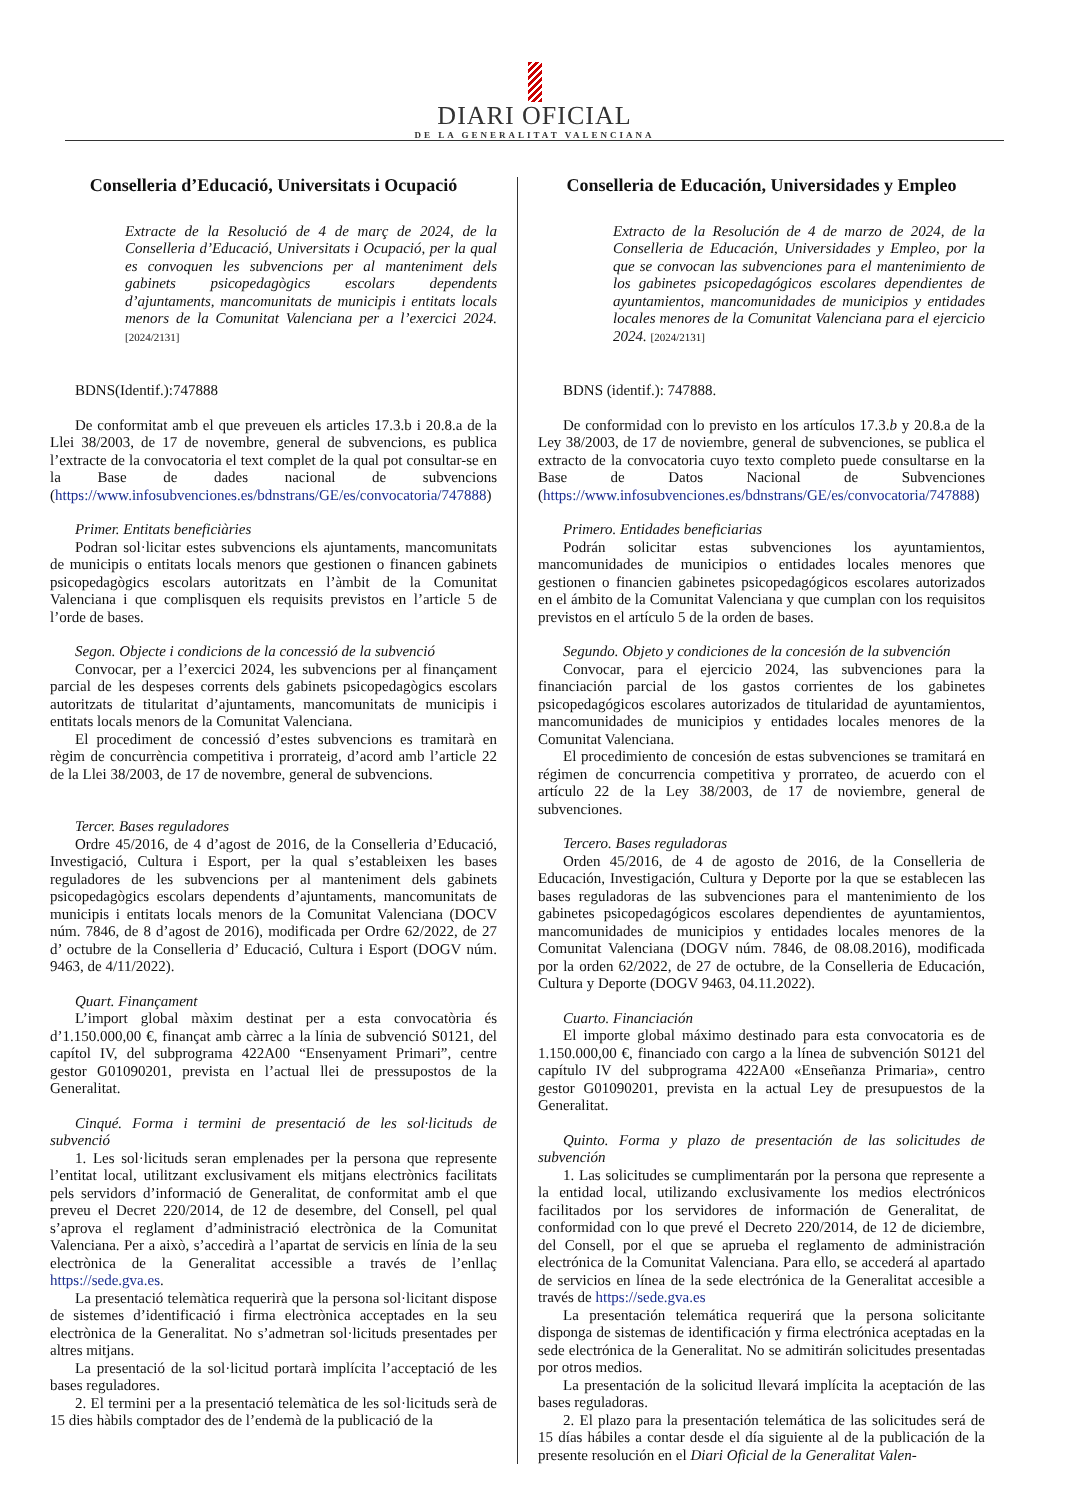DIARI OFICIAL
DE LA GENERALITAT VALENCIANA
Conselleria d’Educació, Universitats i Ocupació
Extracte de la Resolució de 4 de març de 2024, de la Conselleria d’Educació, Universitats i Ocupació, per la qual es convoquen les subvencions per al manteniment dels gabinets psicopedagògics escolars dependents d’ajuntaments, mancomunitats de municipis i entitats locals menors de la Comunitat Valenciana per a l’exercici 2024. [2024/2131]
BDNS(Identif.):747888
De conformitat amb el que preveuen els articles 17.3.b i 20.8.a de la Llei 38/2003, de 17 de novembre, general de subvencions, es publica l’extracte de la convocatoria el text complet de la qual pot consultar-se en la Base de dades nacional de subvencions (https://www.infosubvenciones.es/bdnstrans/GE/es/convocatoria/747888)
Primer. Entitats beneficiàries
Podran sol·licitar estes subvencions els ajuntaments, mancomunitats de municipis o entitats locals menors que gestionen o financen gabinets psicopedagògics escolars autoritzats en l’àmbit de la Comunitat Valenciana i que complisquen els requisits previstos en l’article 5 de l’orde de bases.
Segon. Objecte i condicions de la concessió de la subvenció
Convocar, per a l’exercici 2024, les subvencions per al finançament parcial de les despeses corrents dels gabinets psicopedagògics escolars autoritzats de titularitat d’ajuntaments, mancomunitats de municipis i entitats locals menors de la Comunitat Valenciana.
El procediment de concessió d’estes subvencions es tramitarà en règim de concurrència competitiva i prorrateig, d’acord amb l’article 22 de la Llei 38/2003, de 17 de novembre, general de subvencions.
Tercer. Bases reguladores
Ordre 45/2016, de 4 d’agost de 2016, de la Conselleria d’Educació, Investigació, Cultura i Esport, per la qual s’estableixen les bases reguladores de les subvencions per al manteniment dels gabinets psicopedagògics escolars dependents d’ajuntaments, mancomunitats de municipis i entitats locals menors de la Comunitat Valenciana (DOCV núm. 7846, de 8 d’agost de 2016), modificada per Ordre 62/2022, de 27 d’ octubre de la Conselleria d’ Educació, Cultura i Esport (DOGV núm. 9463, de 4/11/2022).
Quart. Finançament
L’import global màxim destinat per a esta convocatòria és d’1.150.000,00 €, finançat amb càrrec a la línia de subvenció S0121, del capítol IV, del subprograma 422A00 “Ensenyament Primari”, centre gestor G01090201, prevista en l’actual llei de pressupostos de la Generalitat.
Cinqué. Forma i termini de presentació de les sol·licituds de subvenció
1. Les sol·licituds seran emplenades per la persona que represente l’entitat local, utilitzant exclusivament els mitjans electrònics facilitats pels servidors d’informació de Generalitat, de conformitat amb el que preveu el Decret 220/2014, de 12 de desembre, del Consell, pel qual s’aprova el reglament d’administració electrònica de la Comunitat Valenciana. Per a això, s’accedirà a l’apartat de servicis en línia de la seu electrònica de la Generalitat accessible a través de l’enllaç https://sede.gva.es.
La presentació telemàtica requerirà que la persona sol·licitant dispose de sistemes d’identificació i firma electrònica acceptades en la seu electrònica de la Generalitat. No s’admetran sol·licituds presentades per altres mitjans.
La presentació de la sol·licitud portarà implícita l’acceptació de les bases reguladores.
2. El termini per a la presentació telemàtica de les sol·licituds serà de 15 dies hàbils comptador des de l’endemà de la publicació de la
Conselleria de Educación, Universidades y Empleo
Extracto de la Resolución de 4 de marzo de 2024, de la Conselleria de Educación, Universidades y Empleo, por la que se convocan las subvenciones para el mantenimiento de los gabinetes psicopedagógicos escolares dependientes de ayuntamientos, mancomunidades de municipios y entidades locales menores de la Comunitat Valenciana para el ejercicio 2024. [2024/2131]
BDNS (identif.): 747888.
De conformidad con lo previsto en los artículos 17.3.b y 20.8.a de la Ley 38/2003, de 17 de noviembre, general de subvenciones, se publica el extracto de la convocatoria cuyo texto completo puede consultarse en la Base de Datos Nacional de Subvenciones (https://www.infosubvenciones.es/bdnstrans/GE/es/convocatoria/747888)
Primero. Entidades beneficiarias
Podrán solicitar estas subvenciones los ayuntamientos, mancomunidades de municipios o entidades locales menores que gestionen o financien gabinetes psicopedagógicos escolares autorizados en el ámbito de la Comunitat Valenciana y que cumplan con los requisitos previstos en el artículo 5 de la orden de bases.
Segundo. Objeto y condiciones de la concesión de la subvención
Convocar, para el ejercicio 2024, las subvenciones para la financiación parcial de los gastos corrientes de los gabinetes psicopedagógicos escolares autorizados de titularidad de ayuntamientos, mancomunidades de municipios y entidades locales menores de la Comunitat Valenciana.
El procedimiento de concesión de estas subvenciones se tramitará en régimen de concurrencia competitiva y prorrateo, de acuerdo con el artículo 22 de la Ley 38/2003, de 17 de noviembre, general de subvenciones.
Tercero. Bases reguladoras
Orden 45/2016, de 4 de agosto de 2016, de la Conselleria de Educación, Investigación, Cultura y Deporte por la que se establecen las bases reguladoras de las subvenciones para el mantenimiento de los gabinetes psicopedagógicos escolares dependientes de ayuntamientos, mancomunidades de municipios y entidades locales menores de la Comunitat Valenciana (DOGV núm. 7846, de 08.08.2016), modificada por la orden 62/2022, de 27 de octubre, de la Conselleria de Educación, Cultura y Deporte (DOGV 9463, 04.11.2022).
Cuarto. Financiación
El importe global máximo destinado para esta convocatoria es de 1.150.000,00 €, financiado con cargo a la línea de subvención S0121 del capítulo IV del subprograma 422A00 «Enseñanza Primaria», centro gestor G01090201, prevista en la actual Ley de presupuestos de la Generalitat.
Quinto. Forma y plazo de presentación de las solicitudes de subvención
1. Las solicitudes se cumplimentarán por la persona que represente a la entidad local, utilizando exclusivamente los medios electrónicos facilitados por los servidores de información de Generalitat, de conformidad con lo que prevé el Decreto 220/2014, de 12 de diciembre, del Consell, por el que se aprueba el reglamento de administración electrónica de la Comunitat Valenciana. Para ello, se accederá al apartado de servicios en línea de la sede electrónica de la Generalitat accesible a través de https://sede.gva.es
La presentación telemática requerirá que la persona solicitante disponga de sistemas de identificación y firma electrónica aceptadas en la sede electrónica de la Generalitat. No se admitirán solicitudes presentadas por otros medios.
La presentación de la solicitud llevará implícita la aceptación de las bases reguladoras.
2. El plazo para la presentación telemática de las solicitudes será de 15 días hábiles a contar desde el día siguiente al de la publicación de la presente resolución en el Diari Oficial de la Generalitat Valen-